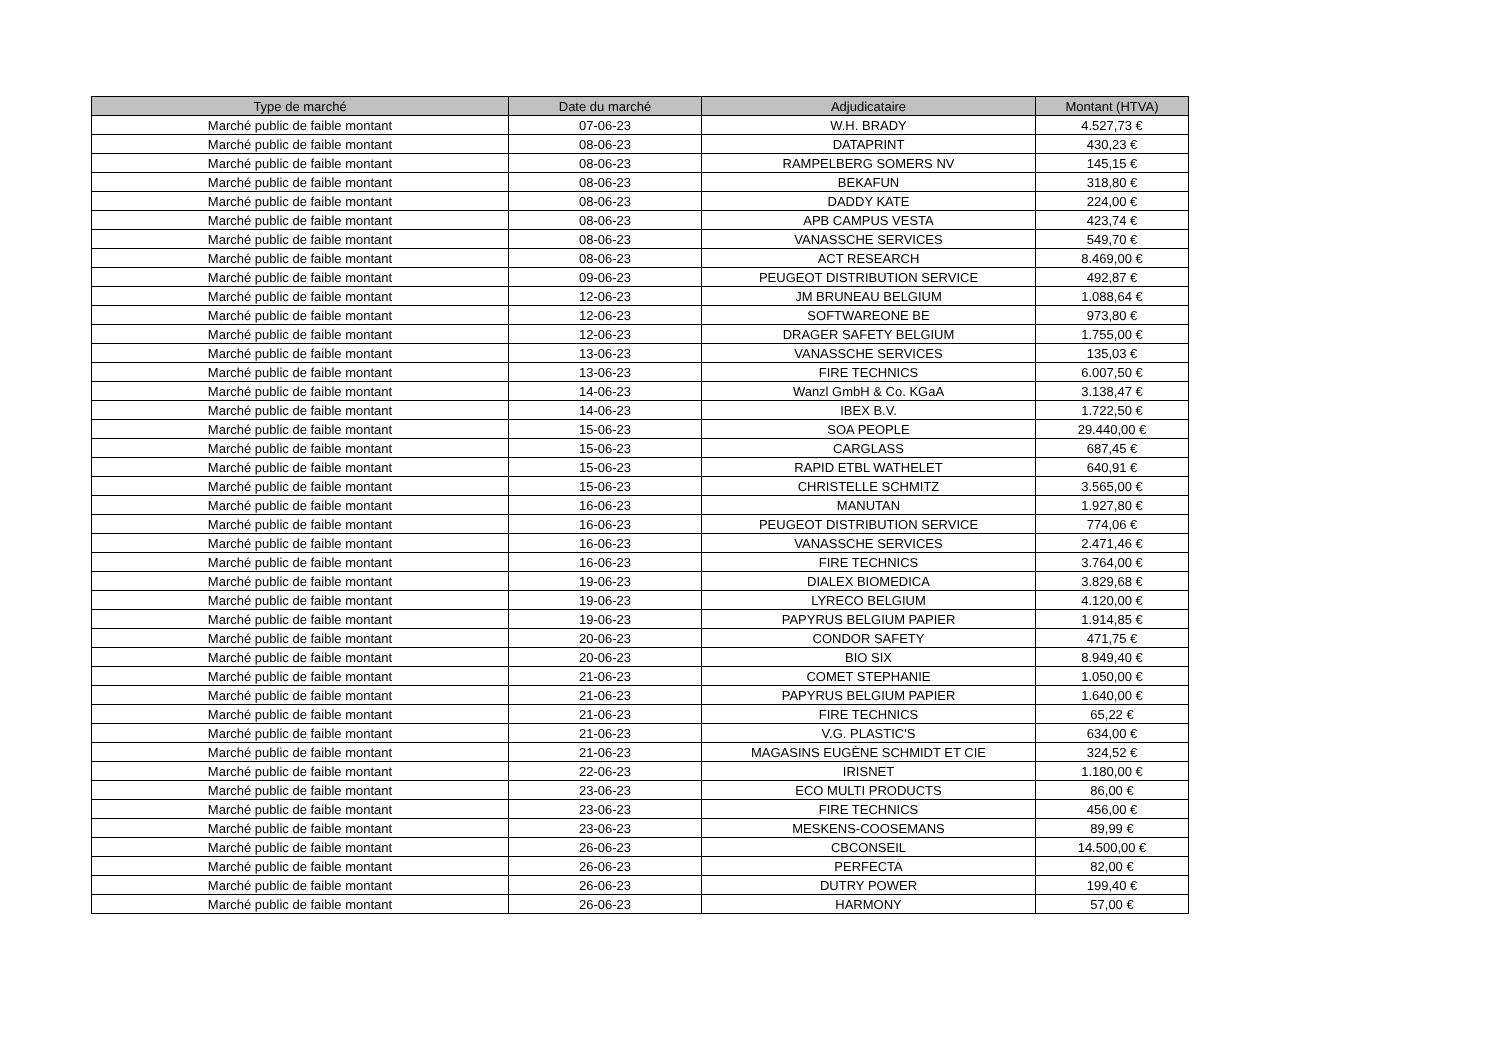| Type de marché | Date du marché | Adjudicataire | Montant (HTVA) |
| --- | --- | --- | --- |
| Marché public de faible montant | 07-06-23 | W.H. BRADY | 4.527,73 € |
| Marché public de faible montant | 08-06-23 | DATAPRINT | 430,23 € |
| Marché public de faible montant | 08-06-23 | RAMPELBERG SOMERS NV | 145,15 € |
| Marché public de faible montant | 08-06-23 | BEKAFUN | 318,80 € |
| Marché public de faible montant | 08-06-23 | DADDY KATE | 224,00 € |
| Marché public de faible montant | 08-06-23 | APB CAMPUS VESTA | 423,74 € |
| Marché public de faible montant | 08-06-23 | VANASSCHE SERVICES | 549,70 € |
| Marché public de faible montant | 08-06-23 | ACT RESEARCH | 8.469,00 € |
| Marché public de faible montant | 09-06-23 | PEUGEOT DISTRIBUTION SERVICE | 492,87 € |
| Marché public de faible montant | 12-06-23 | JM BRUNEAU BELGIUM | 1.088,64 € |
| Marché public de faible montant | 12-06-23 | SOFTWAREONE BE | 973,80 € |
| Marché public de faible montant | 12-06-23 | DRAGER SAFETY BELGIUM | 1.755,00 € |
| Marché public de faible montant | 13-06-23 | VANASSCHE SERVICES | 135,03 € |
| Marché public de faible montant | 13-06-23 | FIRE TECHNICS | 6.007,50 € |
| Marché public de faible montant | 14-06-23 | Wanzl GmbH & Co. KGaA | 3.138,47 € |
| Marché public de faible montant | 14-06-23 | IBEX B.V. | 1.722,50 € |
| Marché public de faible montant | 15-06-23 | SOA PEOPLE | 29.440,00 € |
| Marché public de faible montant | 15-06-23 | CARGLASS | 687,45 € |
| Marché public de faible montant | 15-06-23 | RAPID ETBL WATHELET | 640,91 € |
| Marché public de faible montant | 15-06-23 | CHRISTELLE SCHMITZ | 3.565,00 € |
| Marché public de faible montant | 16-06-23 | MANUTAN | 1.927,80 € |
| Marché public de faible montant | 16-06-23 | PEUGEOT DISTRIBUTION SERVICE | 774,06 € |
| Marché public de faible montant | 16-06-23 | VANASSCHE SERVICES | 2.471,46 € |
| Marché public de faible montant | 16-06-23 | FIRE TECHNICS | 3.764,00 € |
| Marché public de faible montant | 19-06-23 | DIALEX BIOMEDICA | 3.829,68 € |
| Marché public de faible montant | 19-06-23 | LYRECO BELGIUM | 4.120,00 € |
| Marché public de faible montant | 19-06-23 | PAPYRUS BELGIUM PAPIER | 1.914,85 € |
| Marché public de faible montant | 20-06-23 | CONDOR SAFETY | 471,75 € |
| Marché public de faible montant | 20-06-23 | BIO SIX | 8.949,40 € |
| Marché public de faible montant | 21-06-23 | COMET STEPHANIE | 1.050,00 € |
| Marché public de faible montant | 21-06-23 | PAPYRUS BELGIUM PAPIER | 1.640,00 € |
| Marché public de faible montant | 21-06-23 | FIRE TECHNICS | 65,22 € |
| Marché public de faible montant | 21-06-23 | V.G. PLASTIC'S | 634,00 € |
| Marché public de faible montant | 21-06-23 | MAGASINS EUGÈNE SCHMIDT ET CIE | 324,52 € |
| Marché public de faible montant | 22-06-23 | IRISNET | 1.180,00 € |
| Marché public de faible montant | 23-06-23 | ECO MULTI PRODUCTS | 86,00 € |
| Marché public de faible montant | 23-06-23 | FIRE TECHNICS | 456,00 € |
| Marché public de faible montant | 23-06-23 | MESKENS-COOSEMANS | 89,99 € |
| Marché public de faible montant | 26-06-23 | CBCONSEIL | 14.500,00 € |
| Marché public de faible montant | 26-06-23 | PERFECTA | 82,00 € |
| Marché public de faible montant | 26-06-23 | DUTRY POWER | 199,40 € |
| Marché public de faible montant | 26-06-23 | HARMONY | 57,00 € |